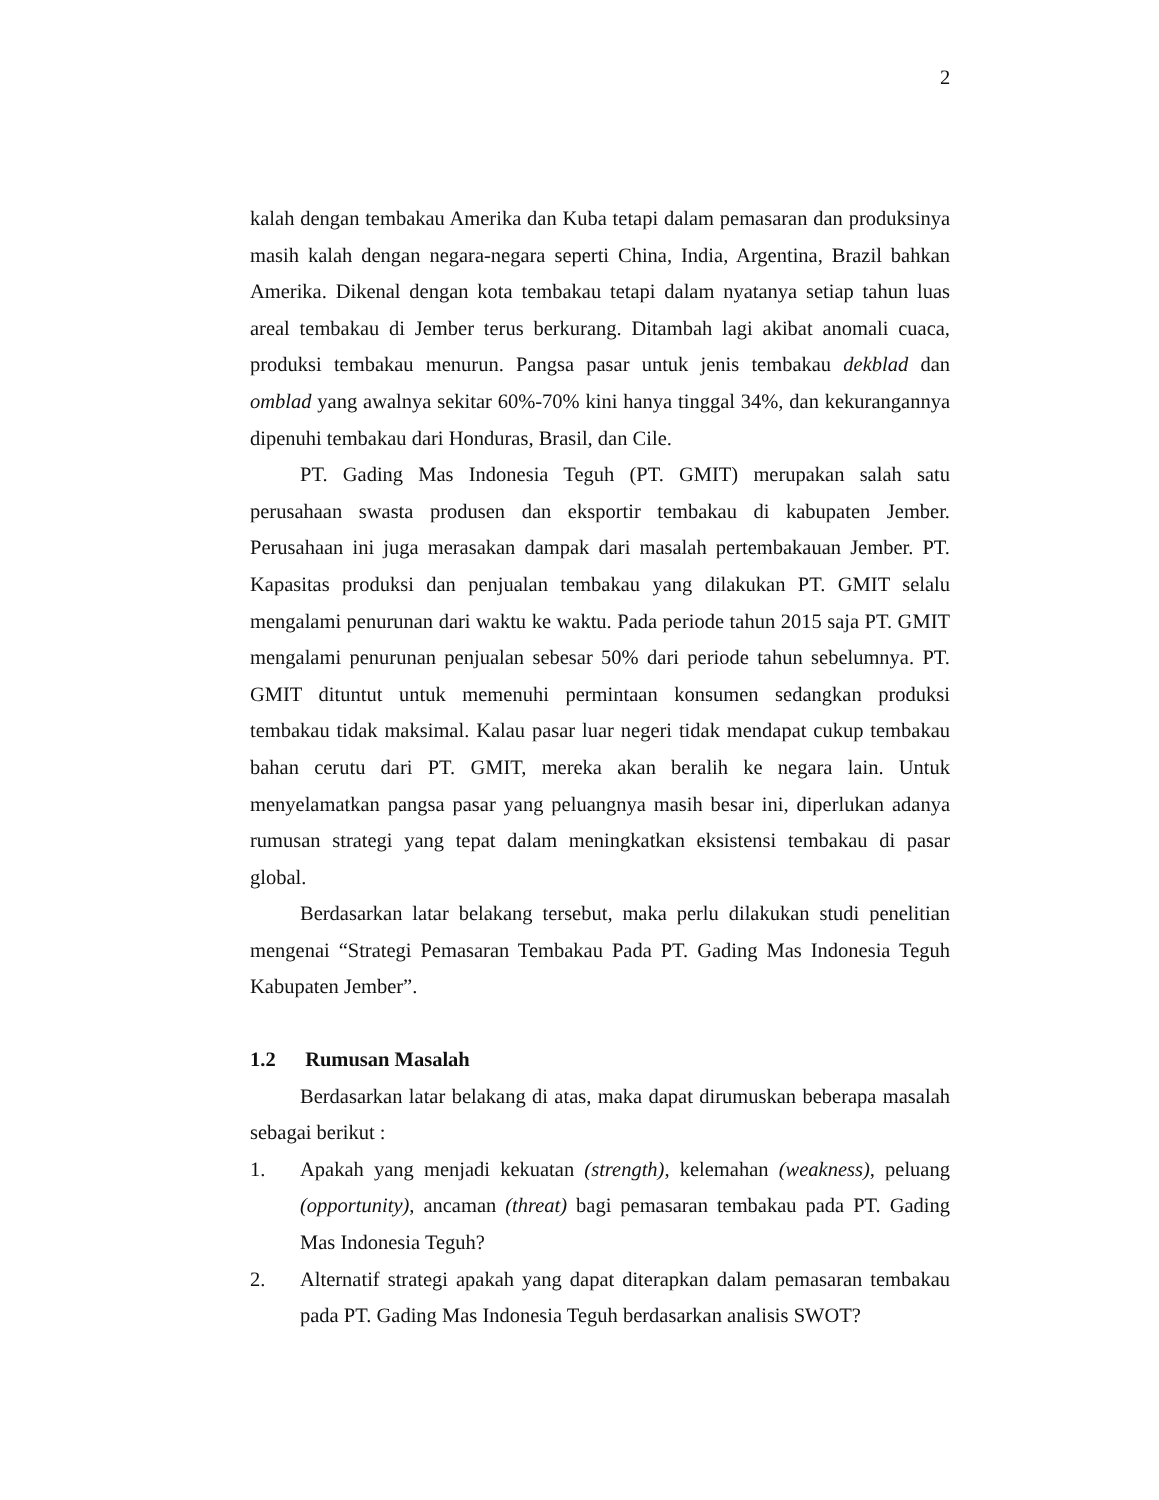2
kalah dengan tembakau Amerika dan Kuba tetapi dalam pemasaran dan produksinya masih kalah dengan negara-negara seperti China, India, Argentina, Brazil bahkan Amerika. Dikenal dengan kota tembakau tetapi dalam nyatanya setiap tahun luas areal tembakau di Jember terus berkurang. Ditambah lagi akibat anomali cuaca, produksi tembakau menurun. Pangsa pasar untuk jenis tembakau dekblad dan omblad yang awalnya sekitar 60%-70% kini hanya tinggal 34%, dan kekurangannya dipenuhi tembakau dari Honduras, Brasil, dan Cile.
PT. Gading Mas Indonesia Teguh (PT. GMIT) merupakan salah satu perusahaan swasta produsen dan eksportir tembakau di kabupaten Jember. Perusahaan ini juga merasakan dampak dari masalah pertembakauan Jember. PT. Kapasitas produksi dan penjualan tembakau yang dilakukan PT. GMIT selalu mengalami penurunan dari waktu ke waktu. Pada periode tahun 2015 saja PT. GMIT mengalami penurunan penjualan sebesar 50% dari periode tahun sebelumnya. PT. GMIT dituntut untuk memenuhi permintaan konsumen sedangkan produksi tembakau tidak maksimal. Kalau pasar luar negeri tidak mendapat cukup tembakau bahan cerutu dari PT. GMIT, mereka akan beralih ke negara lain. Untuk menyelamatkan pangsa pasar yang peluangnya masih besar ini, diperlukan adanya rumusan strategi yang tepat dalam meningkatkan eksistensi tembakau di pasar global.
Berdasarkan latar belakang tersebut, maka perlu dilakukan studi penelitian mengenai “Strategi Pemasaran Tembakau Pada PT. Gading Mas Indonesia Teguh Kabupaten Jember”.
1.2 Rumusan Masalah
Berdasarkan latar belakang di atas, maka dapat dirumuskan beberapa masalah sebagai berikut :
1. Apakah yang menjadi kekuatan (strength), kelemahan (weakness), peluang (opportunity), ancaman (threat) bagi pemasaran tembakau pada PT. Gading Mas Indonesia Teguh?
2. Alternatif strategi apakah yang dapat diterapkan dalam pemasaran tembakau pada PT. Gading Mas Indonesia Teguh berdasarkan analisis SWOT?